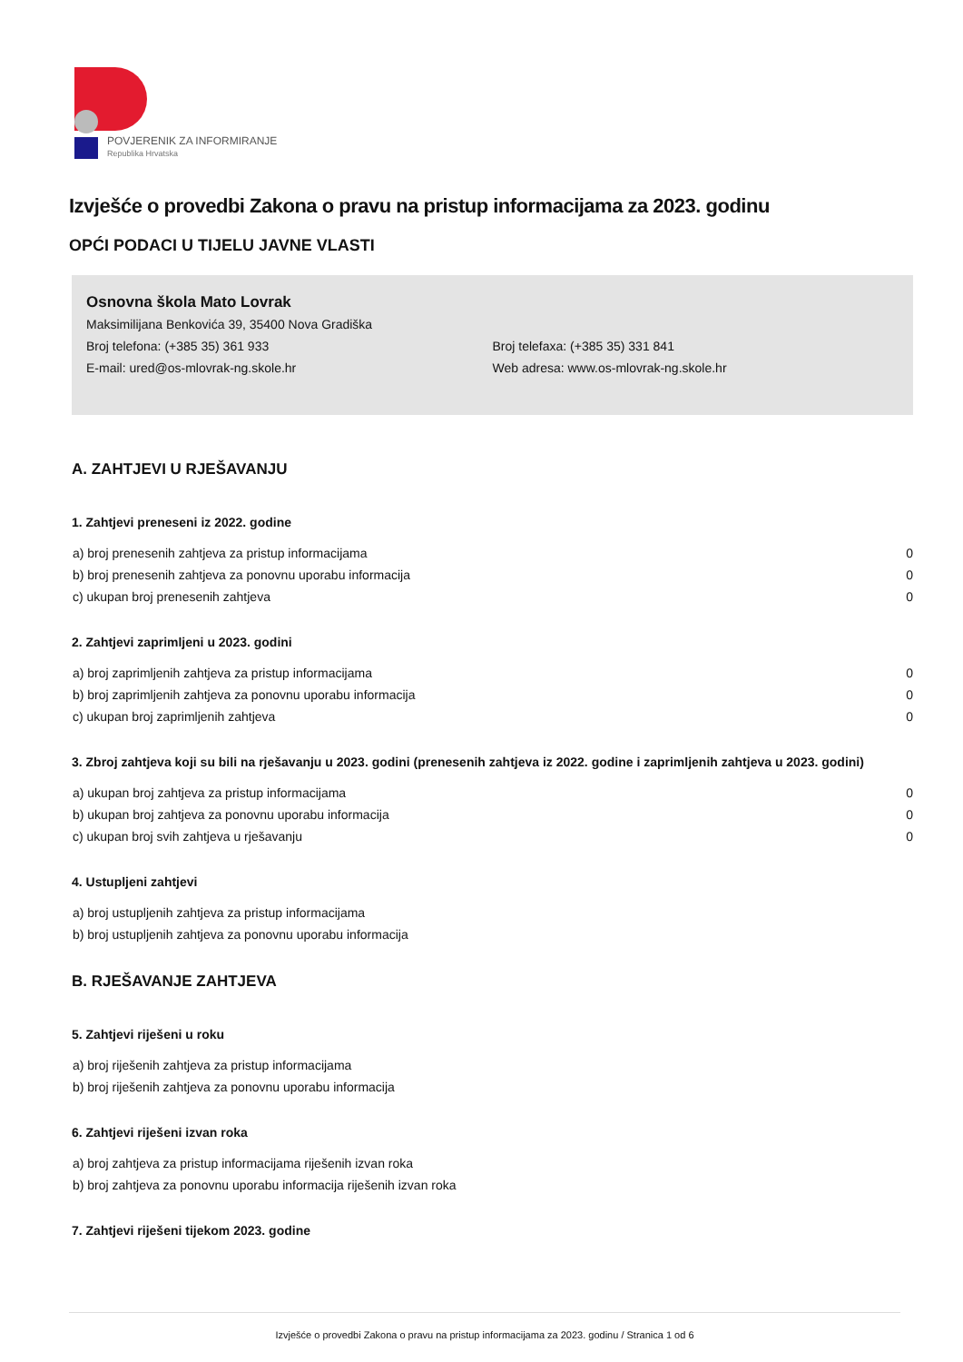POVJERENIK ZA INFORMIRANJE
Republika Hrvatska
Izvješće o provedbi Zakona o pravu na pristup informacijama za 2023. godinu
OPĆI PODACI U TIJELU JAVNE VLASTI
Osnovna škola Mato Lovrak
Maksimilijana Benkovića 39, 35400 Nova Gradiška
Broj telefona: (+385 35) 361 933 Broj telefaxa: (+385 35) 331 841
E-mail: ured@os-mlovrak-ng.skole.hr Web adresa: www.os-mlovrak-ng.skole.hr
A. ZAHTJEVI U RJEŠAVANJU
1. Zahtjevi preneseni iz 2022. godine
a) broj prenesenih zahtjeva za pristup informacijama 0
b) broj prenesenih zahtjeva za ponovnu uporabu informacija 0
c) ukupan broj prenesenih zahtjeva 0
2. Zahtjevi zaprimljeni u 2023. godini
a) broj zaprimljenih zahtjeva za pristup informacijama 0
b) broj zaprimljenih zahtjeva za ponovnu uporabu informacija 0
c) ukupan broj zaprimljenih zahtjeva 0
3. Zbroj zahtjeva koji su bili na rješavanju u 2023. godini (prenesenih zahtjeva iz 2022. godine i zaprimljenih zahtjeva u 2023. godini)
a) ukupan broj zahtjeva za pristup informacijama 0
b) ukupan broj zahtjeva za ponovnu uporabu informacija 0
c) ukupan broj svih zahtjeva u rješavanju 0
4. Ustupljeni zahtjevi
a) broj ustupljenih zahtjeva za pristup informacijama
b) broj ustupljenih zahtjeva za ponovnu uporabu informacija
B. RJEŠAVANJE ZAHTJEVA
5. Zahtjevi riješeni u roku
a) broj riješenih zahtjeva za pristup informacijama
b) broj riješenih zahtjeva za ponovnu uporabu informacija
6. Zahtjevi riješeni izvan roka
a) broj zahtjeva za pristup informacijama riješenih izvan roka
b) broj zahtjeva za ponovnu uporabu informacija riješenih izvan roka
7. Zahtjevi riješeni tijekom 2023. godine
Izvješće o provedbi Zakona o pravu na pristup informacijama za 2023. godinu / Stranica 1 od 6